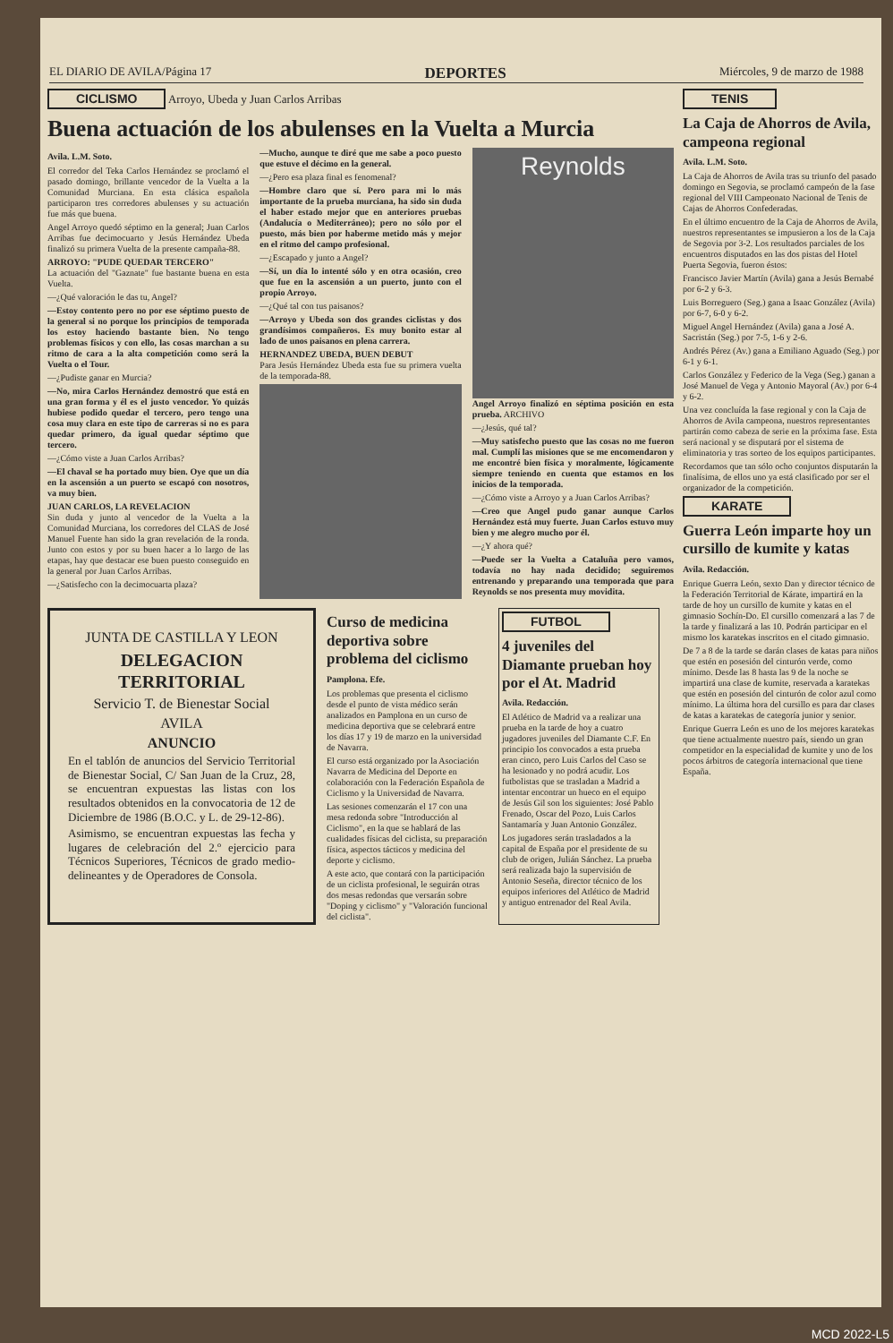EL DIARIO DE AVILA/Página 17 DEPORTES Miércoles, 9 de marzo de 1988
CICLISMO Arroyo, Ubeda y Juan Carlos Arribas
Buena actuación de los abulenses en la Vuelta a Murcia
Avila. L.M. Soto.
El corredor del Teka Carlos Hernández se proclamó el pasado domingo, brillante vencedor de la Vuelta a la Comunidad Murciana. En esta clásica española participaron tres corredores abulenses y su actuación fue más que buena.
Angel Arroyo quedó séptimo en la general; Juan Carlos Arribas fue decimocuarto y Jesús Hernández Ubeda finalizó su primera Vuelta de la presente campaña-88.
ARROYO: "PUDE QUEDAR TERCERO"
La actuación del "Gaznate" fue bastante buena en esta Vuelta.
—¿Qué valoración le das tu, Angel?
—Estoy contento pero no por ese séptimo puesto de la general si no porque los principios de temporada los estoy haciendo bastante bien. No tengo problemas físicos y con ello, las cosas marchan a su ritmo de cara a la alta competición como será la Vuelta o el Tour.
—¿Pudiste ganar en Murcia?
—No, mira Carlos Hernández demostró que está en una gran forma y él es el justo vencedor. Yo quizás hubiese podido quedar el tercero, pero tengo una cosa muy clara en este tipo de carreras si no es para quedar primero, da igual quedar séptimo que tercero.
—¿Cómo viste a Juan Carlos Arribas?
—El chaval se ha portado muy bien. Oye que un día en la ascensión a un puerto se escapó con nosotros, va muy bien.
JUAN CARLOS, LA REVELACION
Sin duda y junto al vencedor de la Vuelta a la Comunidad Murciana, los corredores del CLAS de José Manuel Fuente han sido la gran revelación de la ronda. Junto con estos y por su buen hacer a lo largo de las etapas, hay que destacar ese buen puesto conseguido en la general por Juan Carlos Arribas.
—¿Satisfecho con la decimocuarta plaza?
—Mucho, aunque te diré que me sabe a poco puesto que estuve el décimo en la general.
—¿Pero esa plaza final es fenomenal?
—Hombre claro que sí. Pero para mi lo más importante de la prueba murciana, ha sido sin duda el haber estado mejor que en anteriores pruebas (Andalucía o Mediterráneo); pero no sólo por el puesto, más bien por haberme metido más y mejor en el ritmo del campo profesional.
—¿Escapado y junto a Angel?
—Sí, un día lo intenté sólo y en otra ocasión, creo que fue en la ascensión a un puerto, junto con el propio Arroyo.
—¿Qué tal con tus paisanos?
—Arroyo y Ubeda son dos grandes ciclistas y dos grandísimos compañeros. Es muy bonito estar al lado de unos paisanos en plena carrera.
HERNANDEZ UBEDA, BUEN DEBUT
Para Jesús Hernández Ubeda esta fue su primera vuelta de la temporada-88.
Reynolds
Angel Arroyo finalizó en séptima posición en esta prueba. ARCHIVO
—¿Jesús, qué tal?
—Muy satisfecho puesto que las cosas no me fueron mal. Cumplí las misiones que se me encomendaron y me encontré bien física y moralmente, lógicamente siempre teniendo en cuenta que estamos en los inicios de la temporada.
—¿Cómo viste a Arroyo y a Juan Carlos Arribas?
—Creo que Angel pudo ganar aunque Carlos Hernández está muy fuerte. Juan Carlos estuvo muy bien y me alegro mucho por él.
—¿Y ahora qué?
—Puede ser la Vuelta a Cataluña pero vamos, todavía no hay nada decidido; seguiremos entrenando y preparando una temporada que para Reynolds se nos presenta muy movidita.
JUNTA DE CASTILLA Y LEON
DELEGACION TERRITORIAL
Servicio T. de Bienestar Social
AVILA
ANUNCIO
En el tablón de anuncios del Servicio Territorial de Bienestar Social, C/ San Juan de la Cruz, 28, se encuentran expuestas las listas con los resultados obtenidos en la convocatoria de 12 de Diciembre de 1986 (B.O.C. y L. de 29-12-86).
Asimismo, se encuentran expuestas las fecha y lugares de celebración del 2.º ejercicio para Técnicos Superiores, Técnicos de grado medio-delineantes y de Operadores de Consola.
Curso de medicina deportiva sobre problema del ciclismo
Pamplona. Efe.
Los problemas que presenta el ciclismo desde el punto de vista médico serán analizados en Pamplona en un curso de medicina deportiva que se celebrará entre los días 17 y 19 de marzo en la universidad de Navarra.
El curso está organizado por la Asociación Navarra de Medicina del Deporte en colaboración con la Federación Española de Ciclismo y la Universidad de Navarra.
Las sesiones comenzarán el 17 con una mesa redonda sobre "Introducción al Ciclismo", en la que se hablará de las cualidades físicas del ciclista, su preparación física, aspectos tácticos y medicina del deporte y ciclismo.
A este acto, que contará con la participación de un ciclista profesional, le seguirán otras dos mesas redondas que versarán sobre "Doping y ciclismo" y "Valoración funcional del ciclista".
FUTBOL
4 juveniles del Diamante prueban hoy por el At. Madrid
Avila. Redacción.
El Atlético de Madrid va a realizar una prueba en la tarde de hoy a cuatro jugadores juveniles del Diamante C.F. En principio los convocados a esta prueba eran cinco, pero Luis Carlos del Caso se ha lesionado y no podrá acudir. Los futbolistas que se trasladan a Madrid a intentar encontrar un hueco en el equipo de Jesús Gil son los siguientes: José Pablo Frenado, Oscar del Pozo, Luis Carlos Santamaría y Juan Antonio González.
Los jugadores serán trasladados a la capital de España por el presidente de su club de origen, Julián Sánchez. La prueba será realizada bajo la supervisión de Antonio Seseña, director técnico de los equipos inferiores del Atlético de Madrid y antiguo entrenador del Real Avila.
TENIS
La Caja de Ahorros de Avila, campeona regional
Avila. L.M. Soto.
La Caja de Ahorros de Avila tras su triunfo del pasado domingo en Segovia, se proclamó campeón de la fase regional del VIII Campeonato Nacional de Tenis de Cajas de Ahorros Confederadas.
En el último encuentro de la Caja de Ahorros de Avila, nuestros representantes se impusieron a los de la Caja de Segovia por 3-2. Los resultados parciales de los encuentros disputados en las dos pistas del Hotel Puerta Segovia, fueron éstos:
Francisco Javier Martín (Avila) gana a Jesús Bernabé por 6-2 y 6-3.
Luis Borreguero (Seg.) gana a Isaac González (Avila) por 6-7, 6-0 y 6-2.
Miguel Angel Hernández (Avila) gana a José A. Sacristán (Seg.) por 7-5, 1-6 y 2-6.
Andrés Pérez (Av.) gana a Emiliano Aguado (Seg.) por 6-1 y 6-1.
Carlos González y Federico de la Vega (Seg.) ganan a José Manuel de Vega y Antonio Mayoral (Av.) por 6-4 y 6-2.
Una vez concluída la fase regional y con la Caja de Ahorros de Avila campeona, nuestros representantes partirán como cabeza de serie en la próxima fase. Esta será nacional y se disputará por el sistema de eliminatoria y tras sorteo de los equipos participantes.
Recordamos que tan sólo ocho conjuntos disputarán la finalísima, de ellos uno ya está clasificado por ser el organizador de la competición.
KARATE
Guerra León imparte hoy un cursillo de kumite y katas
Avila. Redacción.
Enrique Guerra León, sexto Dan y director técnico de la Federación Territorial de Kárate, impartirá en la tarde de hoy un cursillo de kumite y katas en el gimnasio Sochín-Do. El cursillo comenzará a las 7 de la tarde y finalizará a las 10. Podrán participar en el mismo los karatekas inscritos en el citado gimnasio.
De 7 a 8 de la tarde se darán clases de katas para niños que estén en posesión del cinturón verde, como mínimo. Desde las 8 hasta las 9 de la noche se impartirá una clase de kumite, reservada a karatekas que estén en posesión del cinturón de color azul como mínimo. La última hora del cursillo es para dar clases de katas a karatekas de categoría junior y senior.
Enrique Guerra León es uno de los mejores karatekas que tiene actualmente nuestro país, siendo un gran competidor en la especialidad de kumite y uno de los pocos árbitros de categoría internacional que tiene España.
MCD 2022-L5